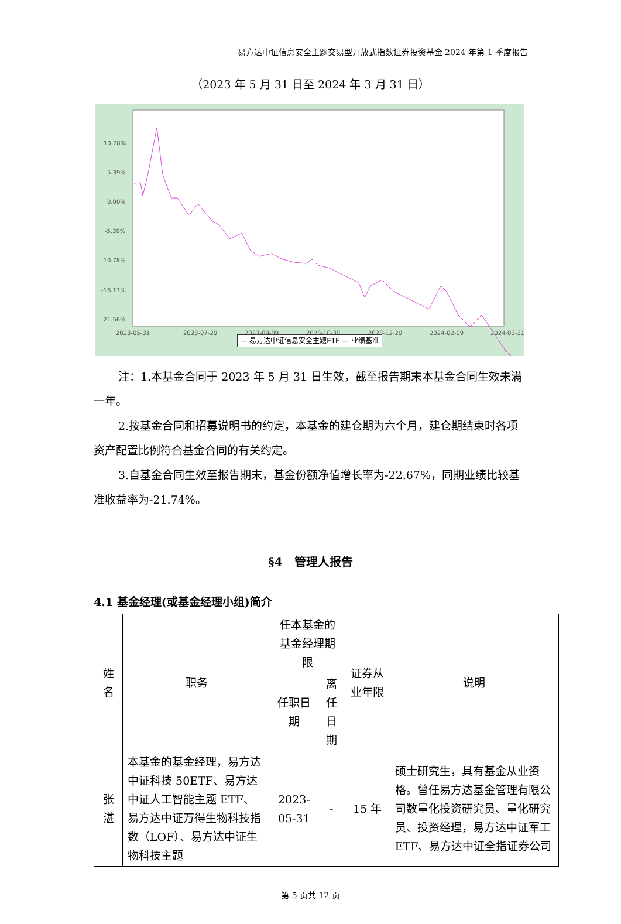易方达中证信息安全主题交易型开放式指数证券投资基金 2024 年第 1 季度报告
（2023 年 5 月 31 日至 2024 年 3 月 31 日）
10.78%
5.39%
0.00%
-5.39%
-10.78%
-16.17%
-21.56%
.
2023-05-31
2023-07-20
2023-09-09
2023-10-30
2023-12-20
2024-02-09
2024-03-31
.
— 易方达中证信息安全主题ETF — 业绩基准
注：1.本基金合同于 2023 年 5 月 31 日生效，截至报告期末本基金合同生效未满一年。
2.按基金合同和招募说明书的约定，本基金的建仓期为六个月，建仓期结束时各项资产配置比例符合基金合同的有关约定。
3.自基金合同生效至报告期末，基金份额净值增长率为-22.67%，同期业绩比较基准收益率为-21.74%。
§4　管理人报告
4.1 基金经理(或基金经理小组)简介
| 姓名 | 职务 | 任本基金的基金经理期限 | | 证券从业年限 | 说明 |
| --- | --- | --- | --- | --- | --- |
| | | 任职日期 | 离任日期 | | |
| 张湛 | 本基金的基金经理，易方达中证科技 50ETF、易方达中证人工智能主题 ETF、易方达中证万得生物科技指数（LOF）、易方达中证生物科技主题 | 2023-05-31 | - | 15 年 | 硕士研究生，具有基金从业资格。曾任易方达基金管理有限公司数量化投资研究员、量化研究员、投资经理，易方达中证军工 ETF、易方达中证全指证券公司 |
第 5 页共 12 页